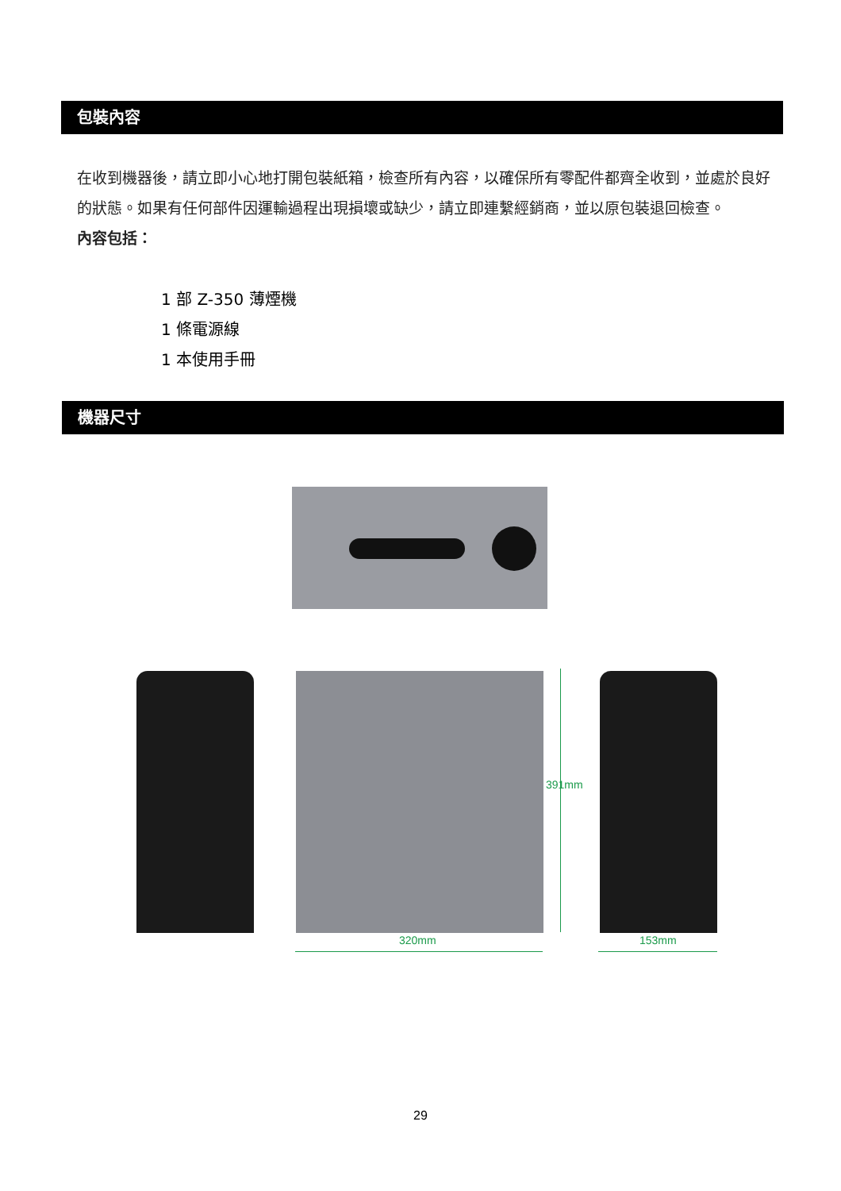包裝內容
在收到機器後，請立即小心地打開包裝紙箱，檢查所有內容，以確保所有零配件都齊全收到，並處於良好的狀態。如果有任何部件因運輸過程出現損壞或缺少，請立即連繫經銷商，並以原包裝退回檢查。
內容包括：
1 部 Z-350 薄煙機
1 條電源線
1 本使用手冊
機器尺寸
320mm 153mm
391mm
29